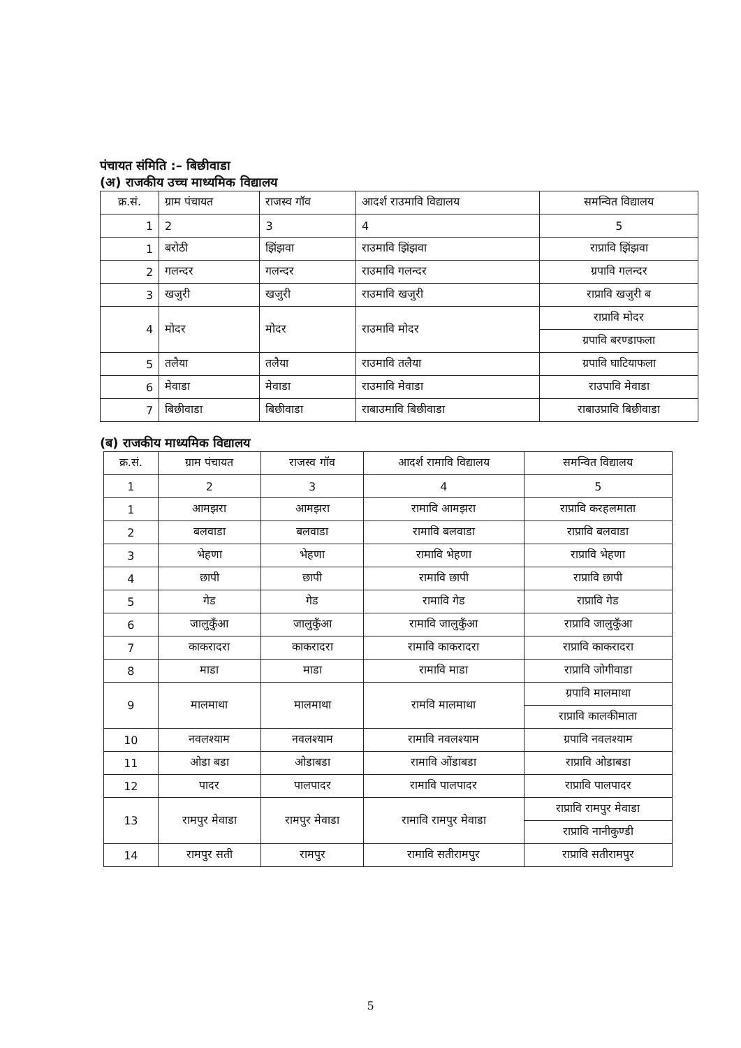पंचायत संमिति :– बिछीवाडा
(अ) राजकीय उच्च माध्यमिक विद्यालय
| क्र.सं. | ग्राम पंचायत | राजस्व गॉव | आदर्श राउमावि विद्यालय | समन्वित विद्यालय |
| --- | --- | --- | --- | --- |
| 1 | 2 | 3 | 4 | 5 |
| 1 | बरोठी | झिंझवा | राउमावि झिंझवा | राप्रावि झिंझवा |
| 2 | गलन्दर | गलन्दर | राउमावि गलन्दर | ग्रपावि गलन्दर |
| 3 | खजुरी | खजुरी | राउमावि खजुरी | राप्रावि खजुरी ब |
| 4 | मोदर | मोदर | राउमावि मोदर | राप्रावि मोदर |
| | | | | ग्रपावि बरण्डाफला |
| 5 | तलैया | तलैया | राउमावि तलैया | ग्रपावि घाटियाफला |
| 6 | मेवाडा | मेवाडा | राउमावि मेवाडा | राउपावि मेवाडा |
| 7 | बिछीवाडा | बिछीवाडा | राबाउमावि बिछीवाडा | राबाउप्रावि बिछीवाडा |
(ब) राजकीय माध्यमिक विद्यालय
| क्र.सं. | ग्राम पंचायत | राजस्व गॉव | आदर्श रामावि विद्यालय | समन्वित विद्यालय |
| --- | --- | --- | --- | --- |
| 1 | 2 | 3 | 4 | 5 |
| 1 | आमझरा | आमझरा | रामावि आमझरा | राप्रावि करहलमाता |
| 2 | बलवाडा | बलवाडा | रामावि बलवाडा | राप्रावि बलवाडा |
| 3 | भेहणा | भेहणा | रामावि भेहणा | राप्रावि भेहणा |
| 4 | छापी | छापी | रामावि छापी | राप्रावि छापी |
| 5 | गेड | गेड | रामावि गेड | राप्रावि गेड |
| 6 | जालुकुँआ | जालुकुँआ | रामावि जालुकुँआ | राप्रावि जालुकुँआ |
| 7 | काकरादरा | काकरादरा | रामावि काकरादरा | राप्रावि काकरादरा |
| 8 | माडा | माडा | रामावि माडा | राप्रावि जोगीवाडा |
| 9 | मालमाथा | मालमाथा | रामवि मालमाथा | ग्रपावि मालमाथा |
| | | | | राप्रावि कालकीमाता |
| 10 | नवलश्याम | नवलश्याम | रामावि नवलश्याम | ग्रपावि नवलश्याम |
| 11 | ओडा बडा | ओडाबडा | रामावि ओंडाबडा | राप्रावि ओडाबडा |
| 12 | पादर | पालपादर | रामावि पालपादर | राप्रावि पालपादर |
| 13 | रामपुर मेवाडा | रामपुर मेवाडा | रामावि रामपुर मेवाडा | राप्रावि रामपुर मेवाडा |
| | | | | राप्रावि नानीकुण्डी |
| 14 | रामपुर सती | रामपुर | रामावि सतीरामपुर | राप्रावि सतीरामपुर |
5